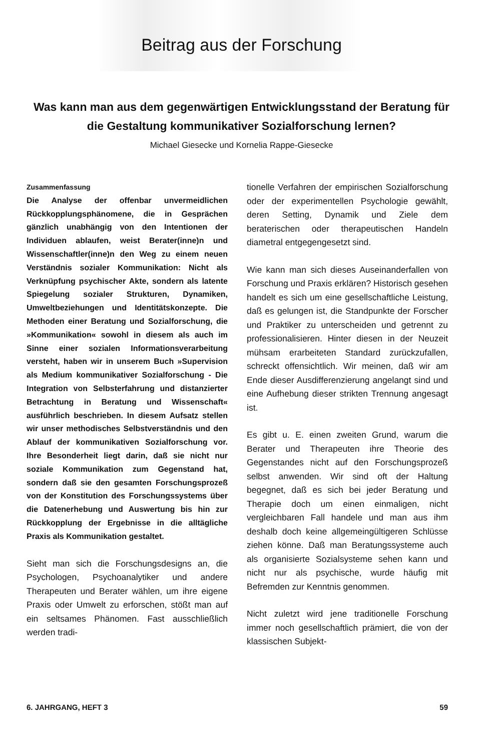Beitrag aus der Forschung
Was kann man aus dem gegenwärtigen Entwicklungsstand der Beratung für die Gestaltung kommunikativer Sozialforschung lernen?
Michael Giesecke und Kornelia Rappe-Giesecke
Zusammenfassung
Die Analyse der offenbar unvermeidlichen Rückkopplungsphänomene, die in Gesprächen gänzlich unabhängig von den Intentionen der Individuen ablaufen, weist Berater(inne)n und Wissenschaftler(inne)n den Weg zu einem neuen Verständnis sozialer Kommunikation: Nicht als Verknüpfung psychischer Akte, sondern als latente Spiegelung sozialer Strukturen, Dynamiken, Umweltbeziehungen und Identitätskonzepte. Die Methoden einer Beratung und Sozialforschung, die »Kommunikation« sowohl in diesem als auch im Sinne einer sozialen Informationsverarbeitung versteht, haben wir in unserem Buch »Supervision als Medium kommunikativer Sozialforschung - Die Integration von Selbsterfahrung und distanzierter Betrachtung in Beratung und Wissenschaft« ausführlich beschrieben. In diesem Aufsatz stellen wir unser methodisches Selbstverständnis und den Ablauf der kommunikativen Sozialforschung vor. Ihre Besonderheit liegt darin, daß sie nicht nur soziale Kommunikation zum Gegenstand hat, sondern daß sie den gesamten Forschungsprozeß von der Konstitution des Forschungssystems über die Datenerhebung und Auswertung bis hin zur Rückkopplung der Ergebnisse in die alltägliche Praxis als Kommunikation gestaltet.
Sieht man sich die Forschungsdesigns an, die Psychologen, Psychoanalytiker und andere Therapeuten und Berater wählen, um ihre eigene Praxis oder Umwelt zu erforschen, stößt man auf ein seltsames Phänomen. Fast ausschließlich werden tradi-
tionelle Verfahren der empirischen Sozialforschung oder der experimentellen Psychologie gewählt, deren Setting, Dynamik und Ziele dem beraterischen oder therapeutischen Handeln diametral entgegengesetzt sind.
Wie kann man sich dieses Auseinanderfallen von Forschung und Praxis erklären? Historisch gesehen handelt es sich um eine gesellschaftliche Leistung, daß es gelungen ist, die Standpunkte der Forscher und Praktiker zu unterscheiden und getrennt zu professionalisieren. Hinter diesen in der Neuzeit mühsam erarbeiteten Standard zurückzufallen, schreckt offensichtlich. Wir meinen, daß wir am Ende dieser Ausdifferenzierung angelangt sind und eine Aufhebung dieser strikten Trennung angesagt ist.
Es gibt u. E. einen zweiten Grund, warum die Berater und Therapeuten ihre Theorie des Gegenstandes nicht auf den Forschungsprozeß selbst anwenden. Wir sind oft der Haltung begegnet, daß es sich bei jeder Beratung und Therapie doch um einen einmaligen, nicht vergleichbaren Fall handele und man aus ihm deshalb doch keine allgemeingültigeren Schlüsse ziehen könne. Daß man Beratungssysteme auch als organisierte Sozialsysteme sehen kann und nicht nur als psychische, wurde häufig mit Befremden zur Kenntnis genommen.
Nicht zuletzt wird jene traditionelle Forschung immer noch gesellschaftlich prämiert, die von der klassischen Subjekt-
6. JAHRGANG, HEFT 3 59